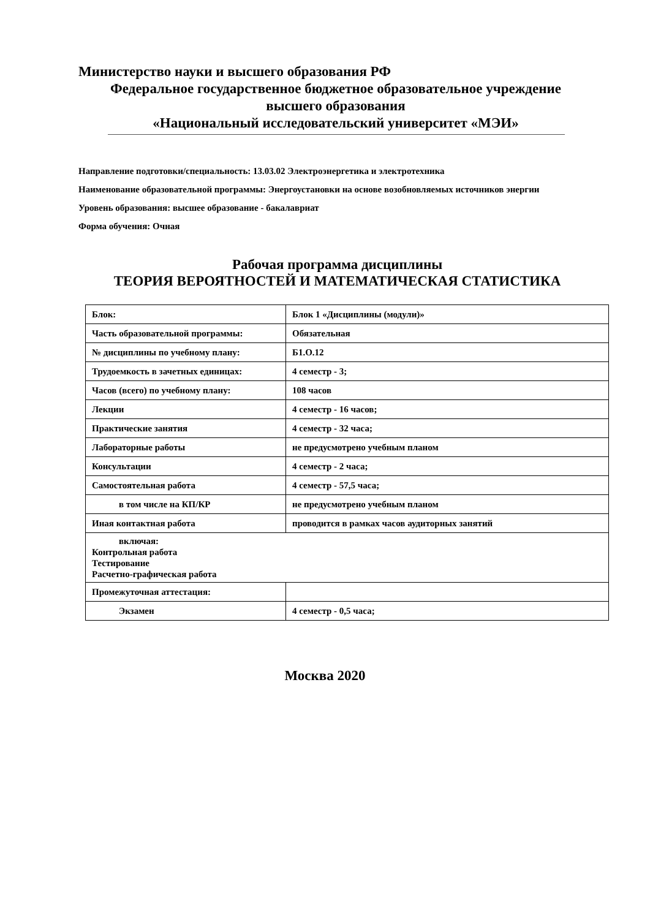Министерство науки и высшего образования РФ
Федеральное государственное бюджетное образовательное учреждение
высшего образования
«Национальный исследовательский университет «МЭИ»
Направление подготовки/специальность: 13.03.02 Электроэнергетика и электротехника
Наименование образовательной программы: Энергоустановки на основе возобновляемых источников энергии
Уровень образования: высшее образование - бакалавриат
Форма обучения: Очная
Рабочая программа дисциплины
ТЕОРИЯ ВЕРОЯТНОСТЕЙ И МАТЕМАТИЧЕСКАЯ СТАТИСТИКА
| Блок: | Блок 1 «Дисциплины (модули)» |
| Часть образовательной программы: | Обязательная |
| № дисциплины по учебному плану: | Б1.О.12 |
| Трудоемкость в зачетных единицах: | 4 семестр - 3; |
| Часов (всего) по учебному плану: | 108 часов |
| Лекции | 4 семестр - 16 часов; |
| Практические занятия | 4 семестр - 32 часа; |
| Лабораторные работы | не предусмотрено учебным планом |
| Консультации | 4 семестр - 2 часа; |
| Самостоятельная работа | 4 семестр - 57,5 часа; |
| в том числе на КП/КР | не предусмотрено учебным планом |
| Иная контактная работа | проводится в рамках часов аудиторных занятий |
| включая: Контрольная работа Тестирование Расчетно-графическая работа | |
| Промежуточная аттестация: | |
| Экзамен | 4 семестр - 0,5 часа; |
Москва 2020